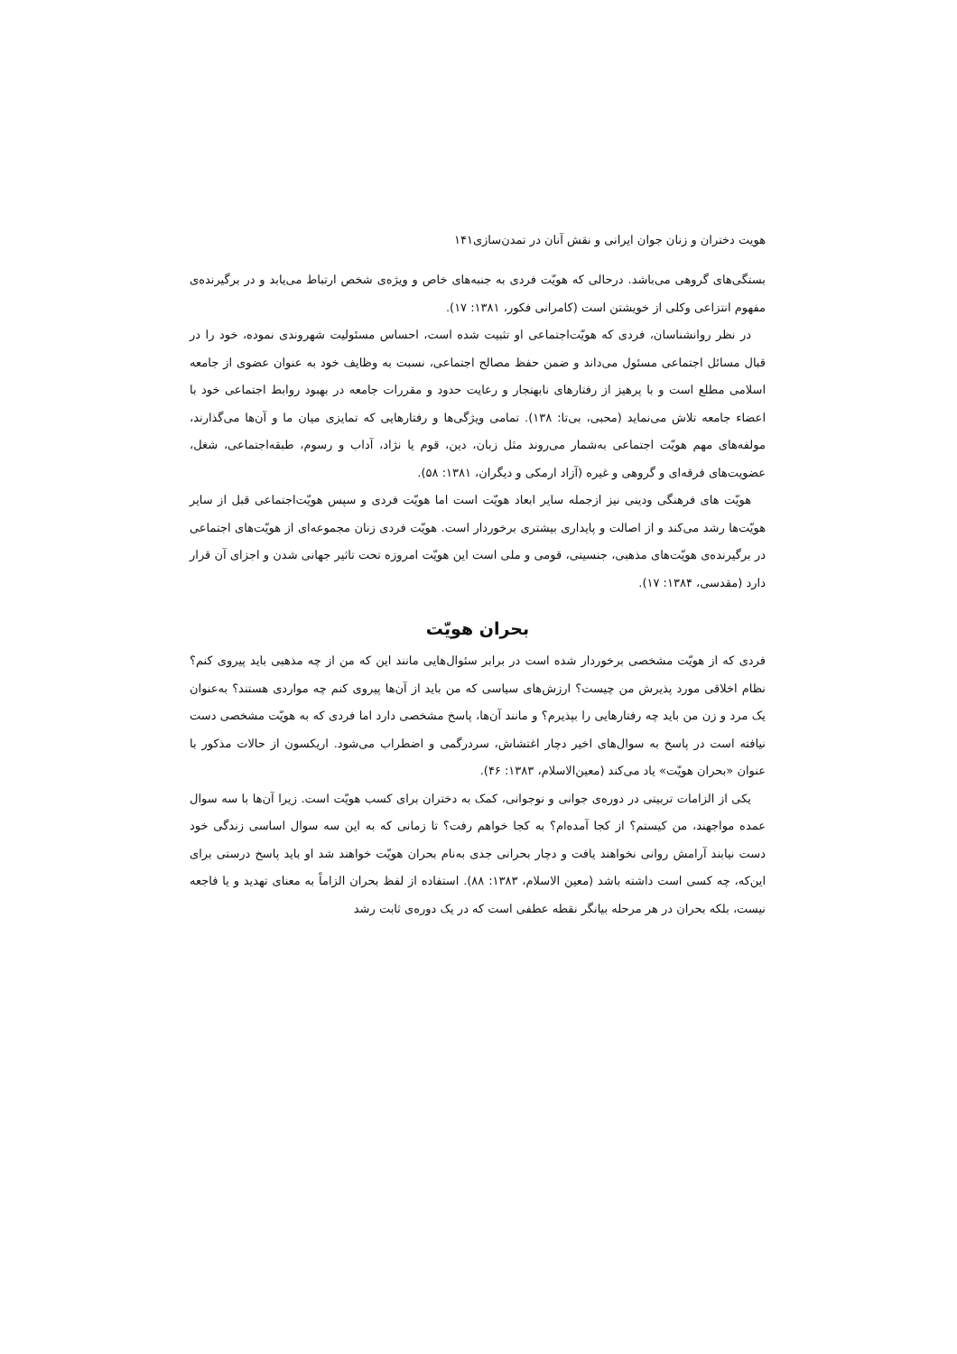هویت دختران و زنان جوان ایرانی و نقش آنان در تمدن‌سازی۱۴۱
بستگی‌های گروهی می‌باشد. درحالی که هویّت فردی به جنبه‌های خاص و ویژه‌ی شخص ارتباط می‌یابد و در برگیرنده‌ی مفهوم انتزاعی وکلی از خویشتن است (کامرانی فکور، ۱۳۸۱: ۱۷).
در نظر روانشناسان، فردی که هویّت‌اجتماعی او تثبیت شده است، احساس مسئولیت شهروندی نموده، خود را در قبال مسائل اجتماعی مسئول می‌داند و ضمن حفظ مصالح اجتماعی، نسبت به وظایف خود به عنوان عضوی از جامعه اسلامی مطلع است و با پرهیز از رفتارهای نابهنجار و رعایت حدود و مقررات جامعه در بهبود روابط اجتماعی خود با اعضاء جامعه تلاش می‌نماید (محبی، بی‌تا: ۱۳۸). تمامی ویژگی‌ها و رفتارهایی که تمایزی میان ما و آن‌ها می‌گذارند، مولفه‌های مهم هویّت اجتماعی به‌شمار می‌روند مثل زبان، دین، قوم یا نژاد، آداب و رسوم، طبقه‌اجتماعی، شغل، عضویت‌های فرقه‌ای و گروهی و غیره (آزاد ارمکی و دیگران، ۱۳۸۱: ۵۸).
هویّت های فرهنگی ودینی نیز ازجمله سایر ابعاد هویّت است اما هویّت فردی و سپس هویّت‌اجتماعی قبل از سایر هویّت‌ها رشد می‌کند و از اصالت و پایداری بیشتری برخوردار است. هویّت فردی زنان مجموعه‌ای از هویّت‌های اجتماعی در برگیرنده‌ی هویّت‌های مذهبی، جنسیتی، قومی و ملی است این هویّت امروزه تحت تاثیر جهانی شدن و اجزای آن قرار دارد (مقدسی، ۱۳۸۴: ۱۷).
بحران هویّت
فردی که از هویّت مشخصی برخوردار شده است در برابر سئوال‌هایی مانند این که من از چه مذهبی باید پیروی کنم؟ نظام اخلاقی مورد پذیرش من چیست؟ ارزش‌های سیاسی که من باید از آن‌ها پیروی کنم چه مواردی هستند؟ به‌عنوان یک مرد و زن من باید چه رفتارهایی را بپذیرم؟ و مانند آن‌ها، پاسخ مشخصی دارد اما فردی که به هویّت مشخصی دست نیافته است در پاسخ به سوال‌های اخیر دچار اغتشاش، سردرگمی و اضطراب می‌شود. اریکسون از حالات مذکور با عنوان «بحران هویّت» یاد می‌کند (معین‌الاسلام، ۱۳۸۳: ۴۶).
یکی از الزامات تربیتی در دوره‌ی جوانی و نوجوانی، کمک به دختران برای کسب هویّت است. زیرا آن‌ها با سه سوال عمده مواجهند، من کیستم؟ از کجا آمده‌ام؟ به کجا خواهم رفت؟ تا زمانی که به این سه سوال اساسی زندگی خود دست نیابند آرامش روانی نخواهند یافت و دچار بحرانی جدی به‌نام بحران هویّت خواهند شد او باید پاسخ درستی برای این‌که، چه کسی است داشته باشد (معین الاسلام، ۱۳۸۳: ۸۸). استفاده از لفظ بحران الزاماً به معنای تهدید و یا فاجعه نیست، بلکه بحران در هر مرحله بیانگر نقطه عطفی است که در یک دوره‌ی ثابت رشد